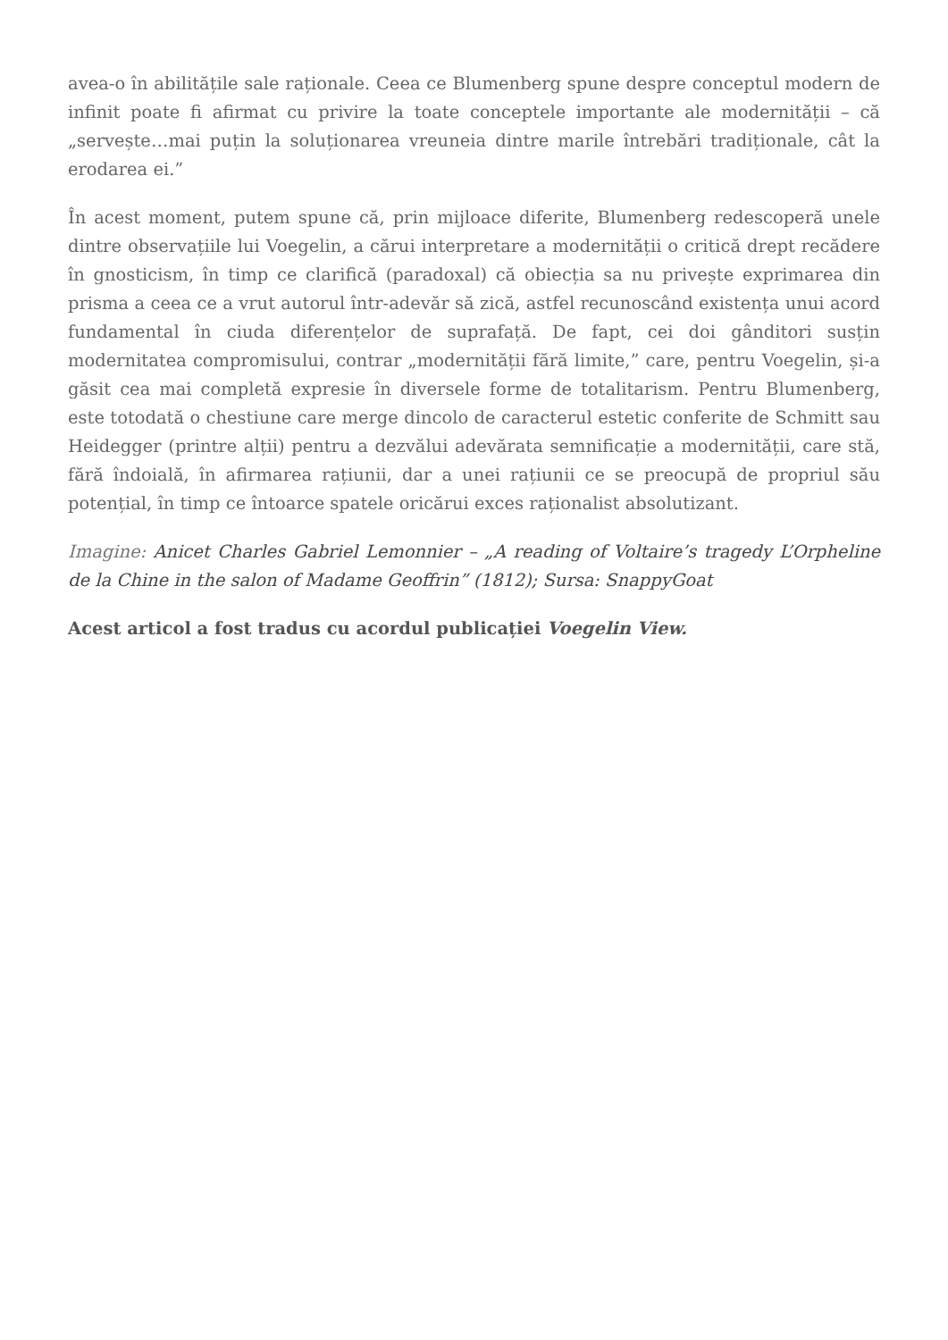avea-o în abilitățile sale raționale. Ceea ce Blumenberg spune despre conceptul modern de infinit poate fi afirmat cu privire la toate conceptele importante ale modernității – că „servește…mai puțin la soluționarea vreuneia dintre marile întrebări tradiționale, cât la erodarea ei.”
În acest moment, putem spune că, prin mijloace diferite, Blumenberg redescoperă unele dintre observațiile lui Voegelin, a cărui interpretare a modernității o critică drept recădere în gnosticism, în timp ce clarifică (paradoxal) că obiecția sa nu privește exprimarea din prisma a ceea ce a vrut autorul într-adevăr să zică, astfel recunoscând existența unui acord fundamental în ciuda diferențelor de suprafață. De fapt, cei doi gânditori susțin modernitatea compromisului, contrar „modernității fără limite,” care, pentru Voegelin, și-a găsit cea mai completă expresie în diversele forme de totalitarism. Pentru Blumenberg, este totodată o chestiune care merge dincolo de caracterul estetic conferite de Schmitt sau Heidegger (printre alții) pentru a dezvălui adevărata semnificație a modernității, care stă, fără îndoială, în afirmarea rațiunii, dar a unei rațiunii ce se preocupă de propriul său potențial, în timp ce întoarce spatele oricărui exces raționalist absolutizant.
Imagine: Anicet Charles Gabriel Lemonnier – „A reading of Voltaire’s tragedy L’Orpheline de la Chine in the salon of Madame Geoffrin” (1812); Sursa: SnappyGoat
Acest articol a fost tradus cu acordul publicației Voegelin View.